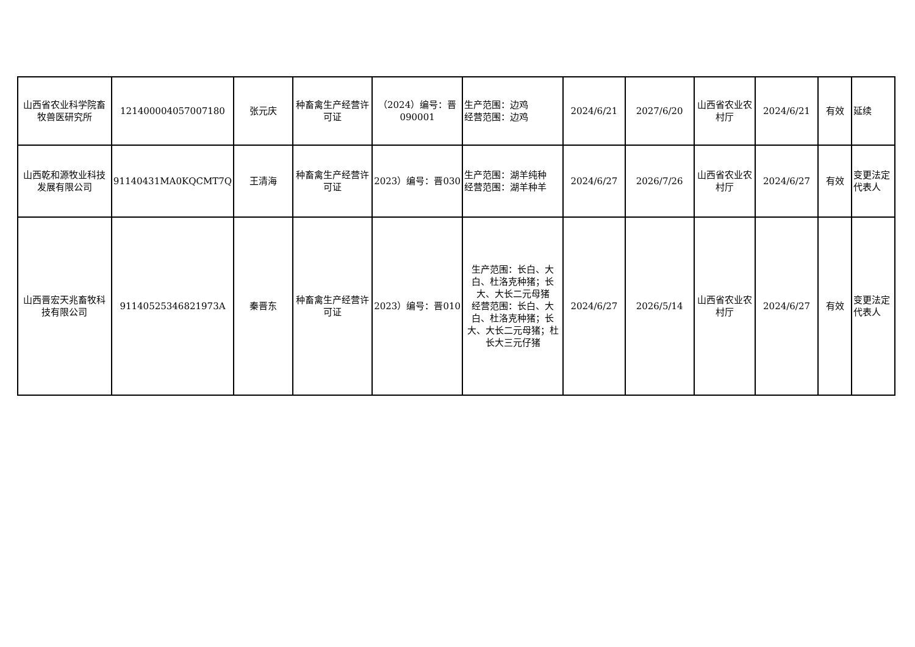| 山西省农业科学院畜牧兽医研究所 | 121400004057007180 | 张元庆 | 种畜禽生产经营许可证 | （2024）编号：晋090001 | 生产范围：边鸡 经营范围：边鸡 | 2024/6/21 | 2027/6/20 | 山西省农业农村厅 | 2024/6/21 | 有效 | 延续 |
| 山西乾和源牧业科技发展有限公司 | 91140431MA0KQCMT7Q | 王清海 | 种畜禽生产经营许可证 | 2023）编号：晋030 | 生产范围：湖羊纯种 经营范围：湖羊种羊 | 2024/6/27 | 2026/7/26 | 山西省农业农村厅 | 2024/6/27 | 有效 | 变更法定代表人 |
| 山西晋宏天兆畜牧科技有限公司 | 91140525346821973A | 秦晋东 | 种畜禽生产经营许可证 | 2023）编号：晋010 | 生产范围：长白、大白、杜洛克种猪；长大、大长二元母猪 经营范围：长白、大白、杜洛克种猪；长大、大长二元母猪；杜长大三元仔猪 | 2024/6/27 | 2026/5/14 | 山西省农业农村厅 | 2024/6/27 | 有效 | 变更法定代表人 |